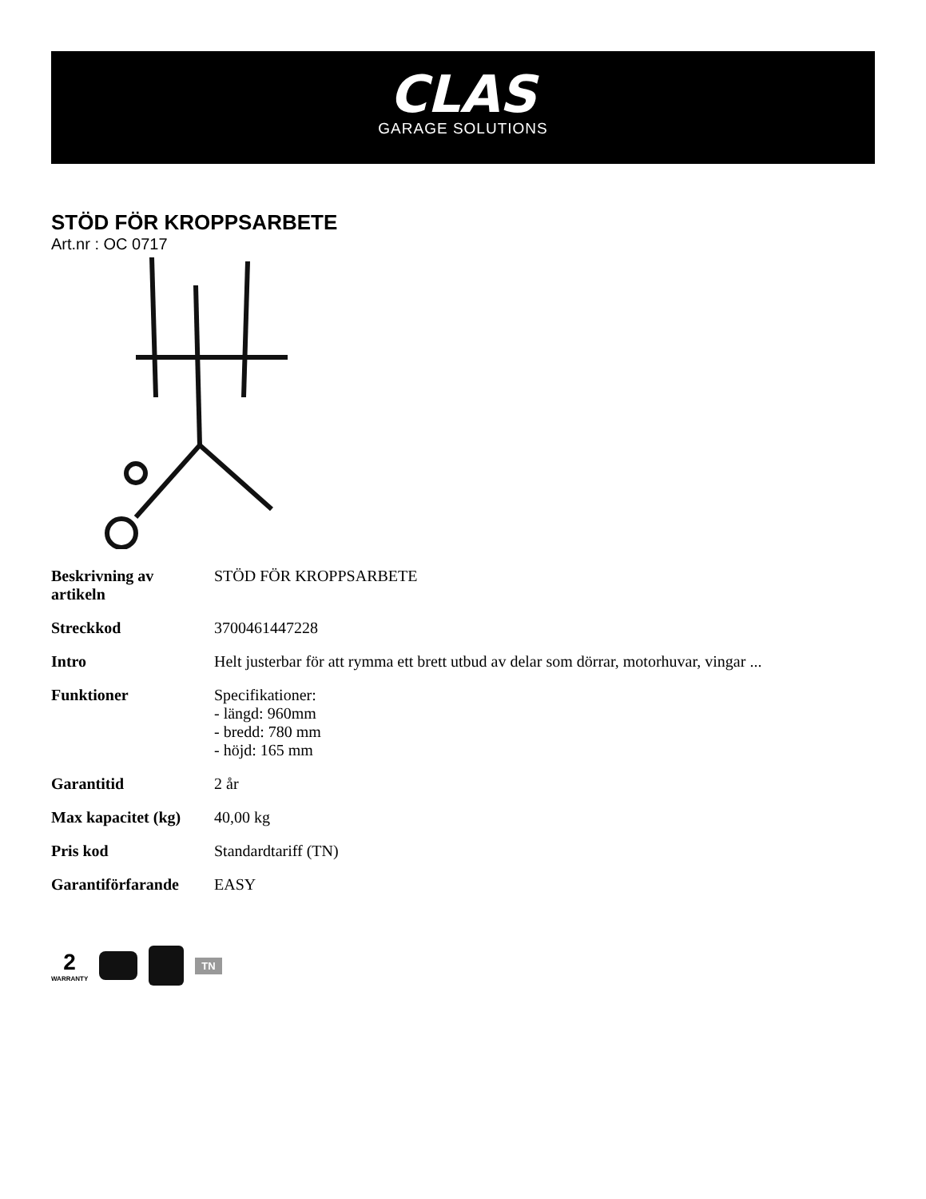CLAS
GARAGE SOLUTIONS
STÖD FÖR KROPPSARBETE
Art.nr : OC 0717
| Beskrivning av artikeln | STÖD FÖR KROPPSARBETE |
| Streckkod | 3700461447228 |
| Intro | Helt justerbar för att rymma ett brett utbud av delar som dörrar, motorhuvar, vingar ... |
| Funktioner | Specifikationer: - längd: 960mm - bredd: 780 mm - höjd: 165 mm |
| Garantitid | 2 år |
| Max kapacitet (kg) | 40,00 kg |
| Pris kod | Standardtariff (TN) |
| Garantiförfarande | EASY |
2
WARRANTY
TN